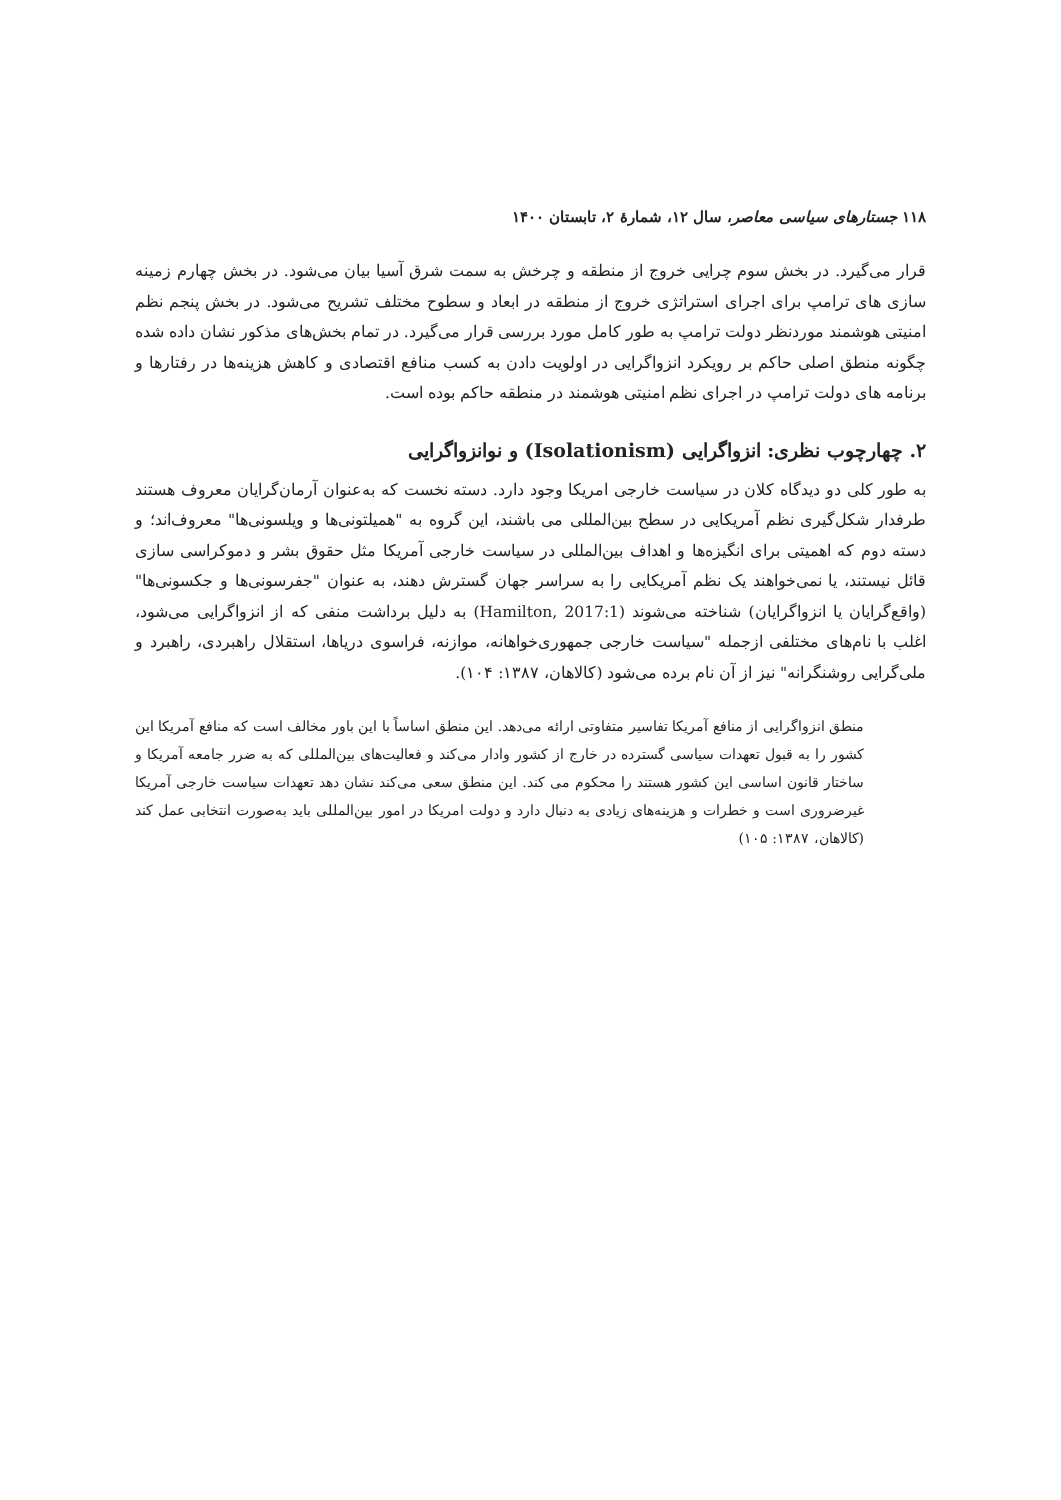۱۱۸ جستارهای سیاسی معاصر، سال ۱۲، شمارۀ ۲، تابستان ۱۴۰۰
قرار می‌گیرد. در بخش سوم چرایی خروج از منطقه و چرخش به سمت شرق آسیا بیان می‌شود. در بخش چهارم زمینه سازی های ترامپ برای اجرای استراتژی خروج از منطقه در ابعاد و سطوح مختلف تشریح می‌شود. در بخش پنجم نظم امنیتی هوشمند موردنظر دولت ترامپ به طور کامل مورد بررسی قرار می‌گیرد. در تمام بخش‌های مذکور نشان داده شده چگونه منطق اصلی حاکم بر رویکرد انزواگرایی در اولویت دادن به کسب منافع اقتصادی و کاهش هزینه‌ها در رفتارها و برنامه های دولت ترامپ در اجرای نظم امنیتی هوشمند در منطقه حاکم بوده است.
۲. چهارچوب نظری: انزواگرایی (Isolationism) و نوانزواگرایی
به طور کلی دو دیدگاه کلان در سیاست خارجی امریکا وجود دارد. دسته نخست که به‌عنوان آرمان‌گرایان معروف هستند طرفدار شکل‌گیری نظم آمریکایی در سطح بین‌المللی می باشند، این گروه به "همیلتونی‌ها و ویلسونی‌ها" معروف‌اند؛ و دسته دوم که اهمیتی برای انگیزه‌ها و اهداف بین‌المللی در سیاست خارجی آمریکا مثل حقوق بشر و دموکراسی سازی قائل نیستند، یا نمی‌خواهند یک نظم آمریکایی را به سراسر جهان گسترش دهند، به عنوان "جفرسونی‌ها و جکسونی‌ها" (واقع‌گرایان یا انزواگرایان) شناخته می‌شوند (Hamilton, 2017:1) به دلیل برداشت منفی که از انزواگرایی می‌شود، اغلب با نام‌های مختلفی ازجمله "سیاست خارجی جمهوری‌خواهانه، موازنه، فراسوی دریاها، استقلال راهبردی، راهبرد و ملی‌گرایی روشنگرانه" نیز از آن نام برده می‌شود (کالاهان، ۱۳۸۷: ۱۰۴).
منطق انزواگرایی از منافع آمریکا تفاسیر متفاوتی ارائه می‌دهد. این منطق اساساً با این باور مخالف است که منافع آمریکا این کشور را به قبول تعهدات سیاسی گسترده در خارج از کشور وادار می‌کند و فعالیت‌های بین‌المللی که به ضرر جامعه آمریکا و ساختار قانون اساسی این کشور هستند را محکوم می کند. این منطق سعی می‌کند نشان دهد تعهدات سیاست خارجی آمریکا غیرضروری است و خطرات و هزینه‌های زیادی به دنبال دارد و دولت امریکا در امور بین‌المللی باید به‌صورت انتخابی عمل کند (کالاهان، ۱۳۸۷: ۱۰۵)